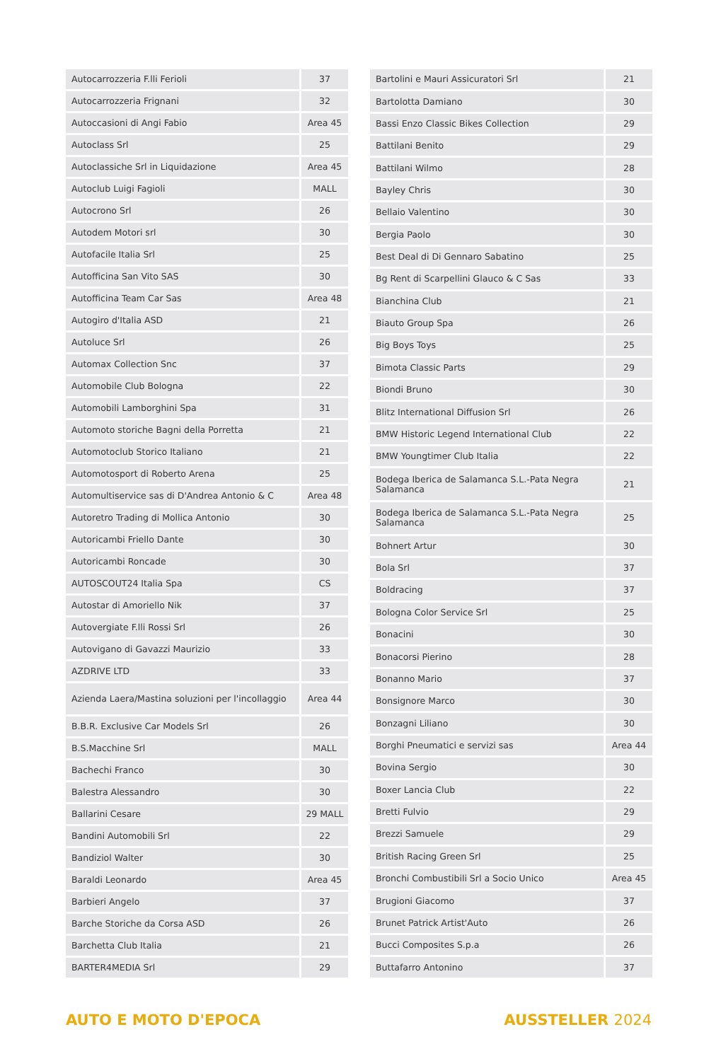| Autocarrozzeria F.lli Ferioli | 37 |
| Autocarrozzeria Frignani | 32 |
| Autoccasioni di Angi Fabio | Area 45 |
| Autoclass Srl | 25 |
| Autoclassiche Srl in Liquidazione | Area 45 |
| Autoclub Luigi Fagioli | MALL |
| Autocrono Srl | 26 |
| Autodem Motori srl | 30 |
| Autofacile Italia Srl | 25 |
| Autofficina San Vito SAS | 30 |
| Autofficina Team Car Sas | Area 48 |
| Autogiro d'Italia ASD | 21 |
| Autoluce Srl | 26 |
| Automax Collection Snc | 37 |
| Automobile Club Bologna | 22 |
| Automobili Lamborghini Spa | 31 |
| Automoto storiche Bagni della Porretta | 21 |
| Automotoclub Storico Italiano | 21 |
| Automotosport di Roberto Arena | 25 |
| Automultiservice sas di D'Andrea Antonio & C | Area 48 |
| Autoretro Trading di Mollica Antonio | 30 |
| Autoricambi Friello Dante | 30 |
| Autoricambi Roncade | 30 |
| AUTOSCOUT24 Italia Spa | CS |
| Autostar di Amoriello Nik | 37 |
| Autovergiate F.lli Rossi Srl | 26 |
| Autovigano di Gavazzi Maurizio | 33 |
| AZDRIVE LTD | 33 |
| Azienda Laera/Mastina soluzioni per l'incollaggio | Area 44 |
| B.B.R. Exclusive Car Models Srl | 26 |
| B.S.Macchine Srl | MALL |
| Bachechi Franco | 30 |
| Balestra Alessandro | 30 |
| Ballarini Cesare | 29 MALL |
| Bandini Automobili Srl | 22 |
| Bandiziol Walter | 30 |
| Baraldi Leonardo | Area 45 |
| Barbieri Angelo | 37 |
| Barche Storiche da Corsa ASD | 26 |
| Barchetta Club Italia | 21 |
| BARTER4MEDIA Srl | 29 |
| Bartolini e Mauri Assicuratori Srl | 21 |
| Bartolotta Damiano | 30 |
| Bassi Enzo Classic Bikes Collection | 29 |
| Battilani Benito | 29 |
| Battilani Wilmo | 28 |
| Bayley Chris | 30 |
| Bellaio Valentino | 30 |
| Bergia Paolo | 30 |
| Best Deal di Di Gennaro Sabatino | 25 |
| Bg Rent di Scarpellini Glauco & C Sas | 33 |
| Bianchina Club | 21 |
| Biauto Group Spa | 26 |
| Big Boys Toys | 25 |
| Bimota Classic Parts | 29 |
| Biondi Bruno | 30 |
| Blitz International Diffusion Srl | 26 |
| BMW Historic Legend International Club | 22 |
| BMW Youngtimer Club Italia | 22 |
| Bodega Iberica de Salamanca S.L.-Pata Negra Salamanca | 21 |
| Bodega Iberica de Salamanca S.L.-Pata Negra Salamanca | 25 |
| Bohnert Artur | 30 |
| Bola Srl | 37 |
| Boldracing | 37 |
| Bologna Color Service Srl | 25 |
| Bonacini | 30 |
| Bonacorsi Pierino | 28 |
| Bonanno Mario | 37 |
| Bonsignore Marco | 30 |
| Bonzagni Liliano | 30 |
| Borghi Pneumatici e servizi sas | Area 44 |
| Bovina Sergio | 30 |
| Boxer Lancia Club | 22 |
| Bretti Fulvio | 29 |
| Brezzi Samuele | 29 |
| British Racing Green Srl | 25 |
| Bronchi Combustibili Srl a Socio Unico | Area 45 |
| Brugioni Giacomo | 37 |
| Brunet Patrick Artist'Auto | 26 |
| Bucci Composites S.p.a | 26 |
| Buttafarro Antonino | 37 |
AUTO E MOTO D'EPOCA AUSSTELLER 2024